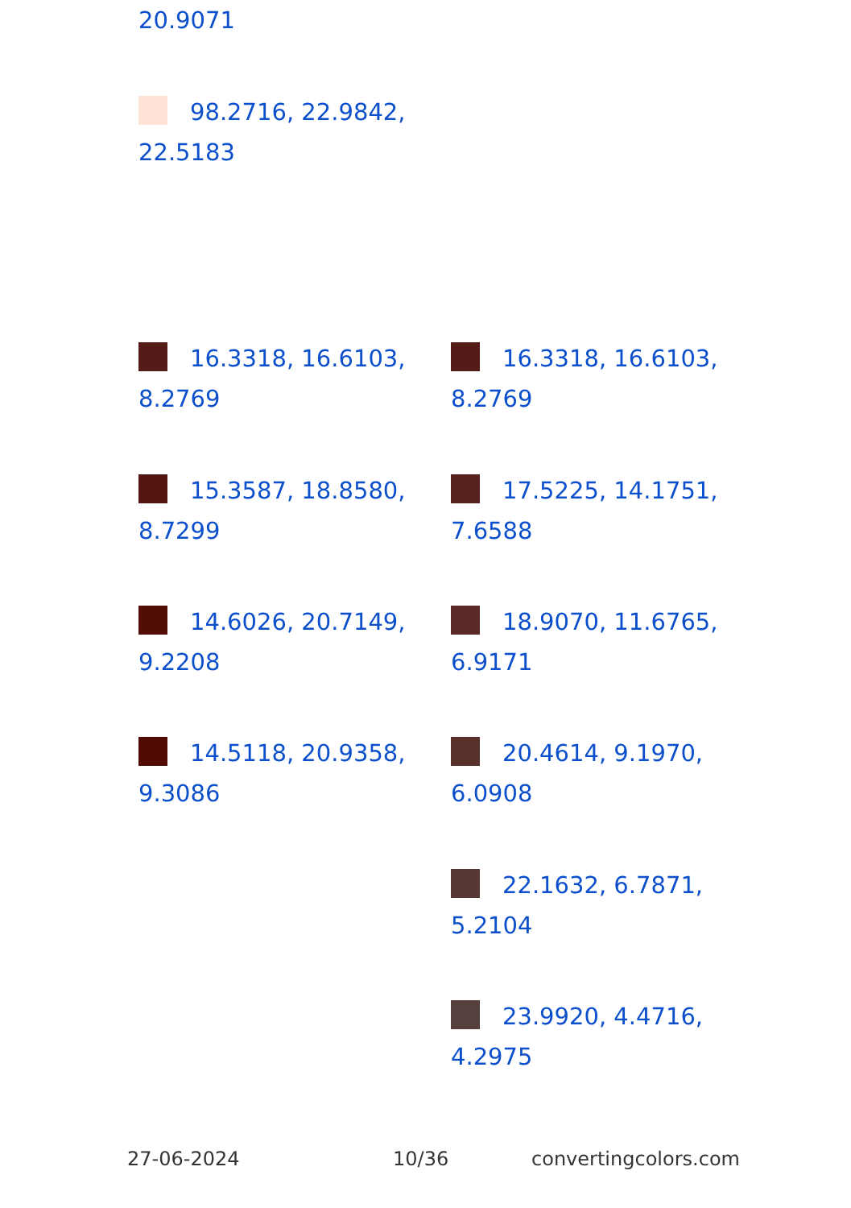20.9071
98.2716, 22.9842, 22.5183
16.3318, 16.6103, 8.2769
16.3318, 16.6103, 8.2769
15.3587, 18.8580, 8.7299
17.5225, 14.1751, 7.6588
14.6026, 20.7149, 9.2208
18.9070, 11.6765, 6.9171
14.5118, 20.9358, 9.3086
20.4614, 9.1970, 6.0908
22.1632, 6.7871, 5.2104
23.9920, 4.4716, 4.2975
27-06-2024 10/36 convertingcolors.com